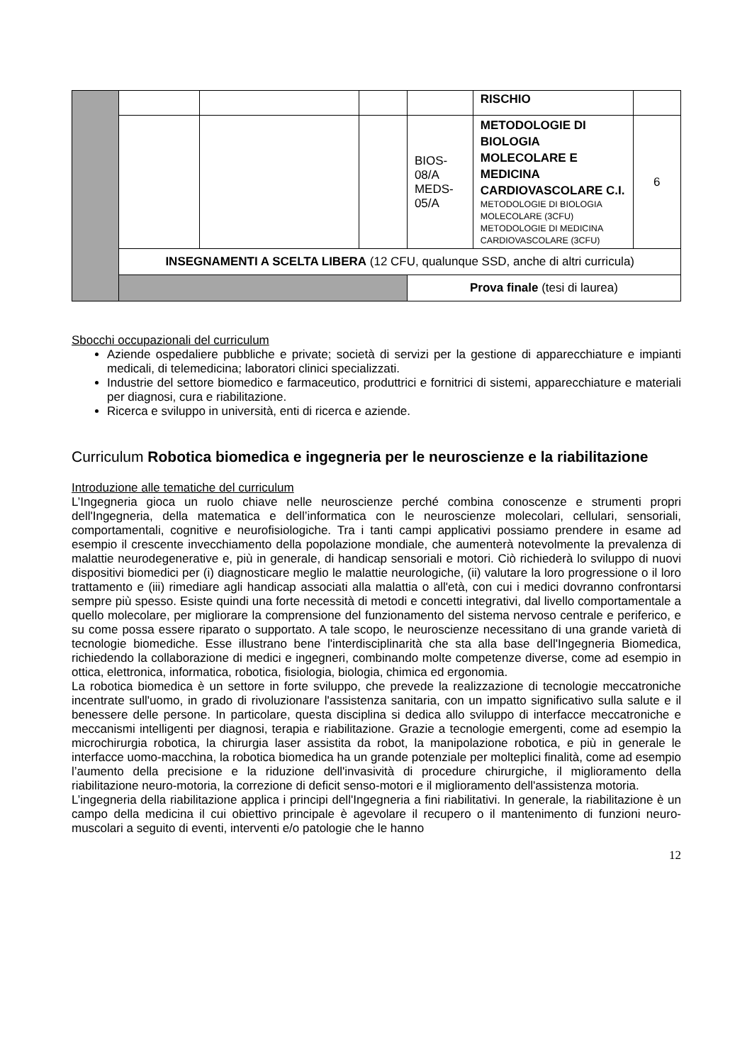| | | | | | RISCHIO | |
| | | | | BIOS-08/A MEDS-05/A | METODOLOGIE DI BIOLOGIA MOLECOLARE E MEDICINA CARDIOVASCOLARE C.I. METODOLOGIE DI BIOLOGIA MOLECOLARE (3CFU) METODOLOGIE DI MEDICINA CARDIOVASCOLARE (3CFU) | 6 |
| | INSEGNAMENTI A SCELTA LIBERA (12 CFU, qualunque SSD, anche di altri curricula) | | | | | |
| | | | | Prova finale (tesi di laurea) | | |
Sbocchi occupazionali del curriculum
Aziende ospedaliere pubbliche e private; società di servizi per la gestione di apparecchiature e impianti medicali, di telemedicina; laboratori clinici specializzati.
Industrie del settore biomedico e farmaceutico, produttrici e fornitrici di sistemi, apparecchiature e materiali per diagnosi, cura e riabilitazione.
Ricerca e sviluppo in università, enti di ricerca e aziende.
Curriculum Robotica biomedica e ingegneria per le neuroscienze e la riabilitazione
Introduzione alle tematiche del curriculum
L’Ingegneria gioca un ruolo chiave nelle neuroscienze perché combina conoscenze e strumenti propri dell'Ingegneria, della matematica e dell’informatica con le neuroscienze molecolari, cellulari, sensoriali, comportamentali, cognitive e neurofisiologiche. Tra i tanti campi applicativi possiamo prendere in esame ad esempio il crescente invecchiamento della popolazione mondiale, che aumenterà notevolmente la prevalenza di malattie neurodegenerative e, più in generale, di handicap sensoriali e motori. Ciò richiederà lo sviluppo di nuovi dispositivi biomedici per (i) diagnosticare meglio le malattie neurologiche, (ii) valutare la loro progressione o il loro trattamento e (iii) rimediare agli handicap associati alla malattia o all'età, con cui i medici dovranno confrontarsi sempre più spesso. Esiste quindi una forte necessità di metodi e concetti integrativi, dal livello comportamentale a quello molecolare, per migliorare la comprensione del funzionamento del sistema nervoso centrale e periferico, e su come possa essere riparato o supportato. A tale scopo, le neuroscienze necessitano di una grande varietà di tecnologie biomediche. Esse illustrano bene l'interdisciplinarità che sta alla base dell'Ingegneria Biomedica, richiedendo la collaborazione di medici e ingegneri, combinando molte competenze diverse, come ad esempio in ottica, elettronica, informatica, robotica, fisiologia, biologia, chimica ed ergonomia.
La robotica biomedica è un settore in forte sviluppo, che prevede la realizzazione di tecnologie meccatroniche incentrate sull'uomo, in grado di rivoluzionare l'assistenza sanitaria, con un impatto significativo sulla salute e il benessere delle persone. In particolare, questa disciplina si dedica allo sviluppo di interfacce meccatroniche e meccanismi intelligenti per diagnosi, terapia e riabilitazione. Grazie a tecnologie emergenti, come ad esempio la microchirurgia robotica, la chirurgia laser assistita da robot, la manipolazione robotica, e più in generale le interfacce uomo-macchina, la robotica biomedica ha un grande potenziale per molteplici finalità, come ad esempio l’aumento della precisione e la riduzione dell'invasività di procedure chirurgiche, il miglioramento della riabilitazione neuro-motoria, la correzione di deficit senso-motori e il miglioramento dell'assistenza motoria.
L’ingegneria della riabilitazione applica i principi dell'Ingegneria a fini riabilitativi. In generale, la riabilitazione è un campo della medicina il cui obiettivo principale è agevolare il recupero o il mantenimento di funzioni neuro-muscolari a seguito di eventi, interventi e/o patologie che le hanno
12